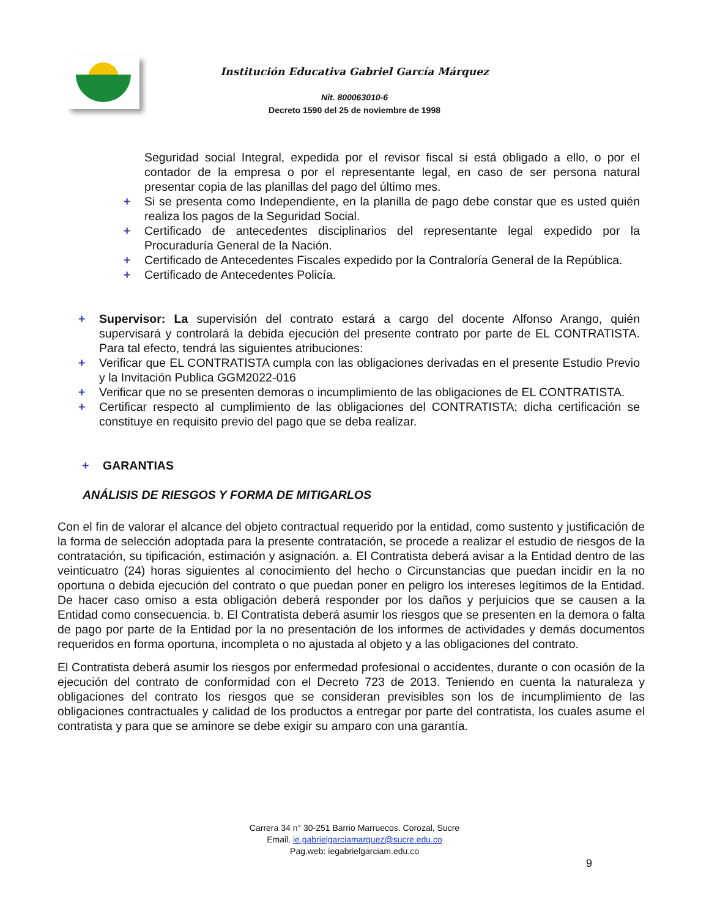Institución Educativa Gabriel García Márquez
Nit. 800063010-6
Decreto 1590 del 25 de noviembre de 1998
Seguridad social Integral, expedida por el revisor fiscal si está obligado a ello, o por el contador de la empresa o por el representante legal, en caso de ser persona natural presentar copia de las planillas del pago del último mes.
+ Si se presenta como Independiente, en la planilla de pago debe constar que es usted quién realiza los pagos de la Seguridad Social.
+ Certificado de antecedentes disciplinarios del representante legal expedido por la Procuraduría General de la Nación.
+ Certificado de Antecedentes Fiscales expedido por la Contraloría General de la República.
+ Certificado de Antecedentes Policía.
+ Supervisor: La supervisión del contrato estará a cargo del docente Alfonso Arango, quién supervisará y controlará la debida ejecución del presente contrato por parte de EL CONTRATISTA. Para tal efecto, tendrá las siguientes atribuciones:
+ Verificar que EL CONTRATISTA cumpla con las obligaciones derivadas en el presente Estudio Previo y la Invitación Publica GGM2022-016
+ Verificar que no se presenten demoras o incumplimiento de las obligaciones de EL CONTRATISTA.
+ Certificar respecto al cumplimiento de las obligaciones del CONTRATISTA; dicha certificación se constituye en requisito previo del pago que se deba realizar.
+ GARANTIAS
ANÁLISIS DE RIESGOS Y FORMA DE MITIGARLOS
Con el fin de valorar el alcance del objeto contractual requerido por la entidad, como sustento y justificación de la forma de selección adoptada para la presente contratación, se procede a realizar el estudio de riesgos de la contratación, su tipificación, estimación y asignación. a. El Contratista deberá avisar a la Entidad dentro de las veinticuatro (24) horas siguientes al conocimiento del hecho o Circunstancias que puedan incidir en la no oportuna o debida ejecución del contrato o que puedan poner en peligro los intereses legítimos de la Entidad. De hacer caso omiso a esta obligación deberá responder por los daños y perjuicios que se causen a la Entidad como consecuencia. b. El Contratista deberá asumir los riesgos que se presenten en la demora o falta de pago por parte de la Entidad por la no presentación de los informes de actividades y demás documentos requeridos en forma oportuna, incompleta o no ajustada al objeto y a las obligaciones del contrato.
El Contratista deberá asumir los riesgos por enfermedad profesional o accidentes, durante o con ocasión de la ejecución del contrato de conformidad con el Decreto 723 de 2013. Teniendo en cuenta la naturaleza y obligaciones del contrato los riesgos que se consideran previsibles son los de incumplimiento de las obligaciones contractuales y calidad de los productos a entregar por parte del contratista, los cuales asume el contratista y para que se aminore se debe exigir su amparo con una garantía.
Carrera 34 n° 30-251 Barrio Marruecos. Corozal, Sucre
Email. ie.gabrielgarciamarquez@sucre.edu.co
Pag.web: iegabrielgarciam.edu.co
9